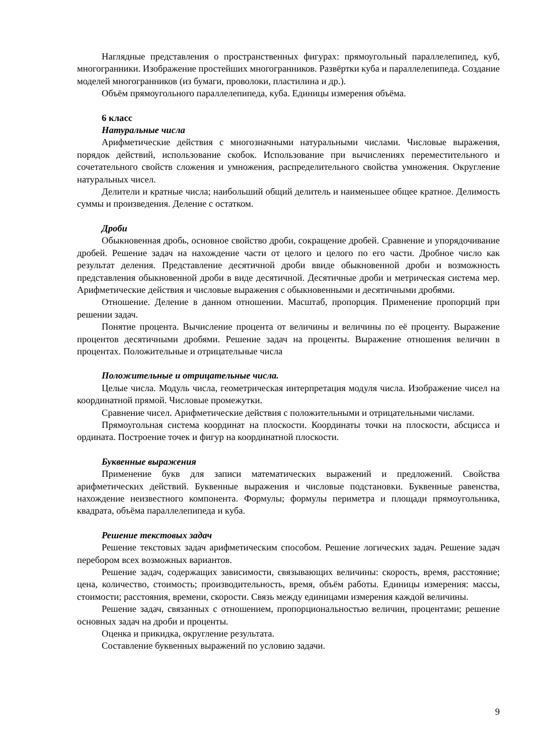Наглядные представления о пространственных фигурах: прямоугольный параллелепипед, куб, многогранники. Изображение простейших многогранников. Развёртки куба и параллелепипеда. Создание моделей многогранников (из бумаги, проволоки, пластилина и др.).
Объём прямоугольного параллелепипеда, куба. Единицы измерения объёма.
6 класс
Натуральные числа
Арифметические действия с многозначными натуральными числами. Числовые выражения, порядок действий, использование скобок. Использование при вычислениях переместительного и сочетательного свойств сложения и умножения, распределительного свойства умножения. Округление натуральных чисел.
Делители и кратные числа; наибольший общий делитель и наименьшее общее кратное. Делимость суммы и произведения. Деление с остатком.
Дроби
Обыкновенная дробь, основное свойство дроби, сокращение дробей. Сравнение и упорядочивание дробей. Решение задач на нахождение части от целого и целого по его части. Дробное число как результат деления. Представление десятичной дроби ввиде обыкновенной дроби и возможность представления обыкновенной дроби в виде десятичной. Десятичные дроби и метрическая система мер. Арифметические действия и числовые выражения с обыкновенными и десятичными дробями.
Отношение. Деление в данном отношении. Масштаб, пропорция. Применение пропорций при решении задач.
Понятие процента. Вычисление процента от величины и величины по её проценту. Выражение процентов десятичными дробями. Решение задач на проценты. Выражение отношения величин в процентах. Положительные и отрицательные числа
Положительные и отрицательные числа.
Целые числа. Модуль числа, геометрическая интерпретация модуля числа. Изображение чисел на координатной прямой. Числовые промежутки.
Сравнение чисел. Арифметические действия с положительными и отрицательными числами.
Прямоугольная система координат на плоскости. Координаты точки на плоскости, абсцисса и ордината. Построение точек и фигур на координатной плоскости.
Буквенные выражения
Применение букв для записи математических выражений и предложений. Свойства арифметических действий. Буквенные выражения и числовые подстановки. Буквенные равенства, нахождение неизвестного компонента. Формулы; формулы периметра и площади прямоугольника, квадрата, объёма параллелепипеда и куба.
Решение текстовых задач
Решение текстовых задач арифметическим способом. Решение логических задач. Решение задач перебором всех возможных вариантов.
Решение задач, содержащих зависимости, связывающих величины: скорость, время, расстояние; цена, количество, стоимость; производительность, время, объём работы. Единицы измерения: массы, стоимости; расстояния, времени, скорости. Связь между единицами измерения каждой величины.
Решение задач, связанных с отношением, пропорциональностью величин, процентами; решение основных задач на дроби и проценты.
Оценка и прикидка, округление результата.
Составление буквенных выражений по условию задачи.
9